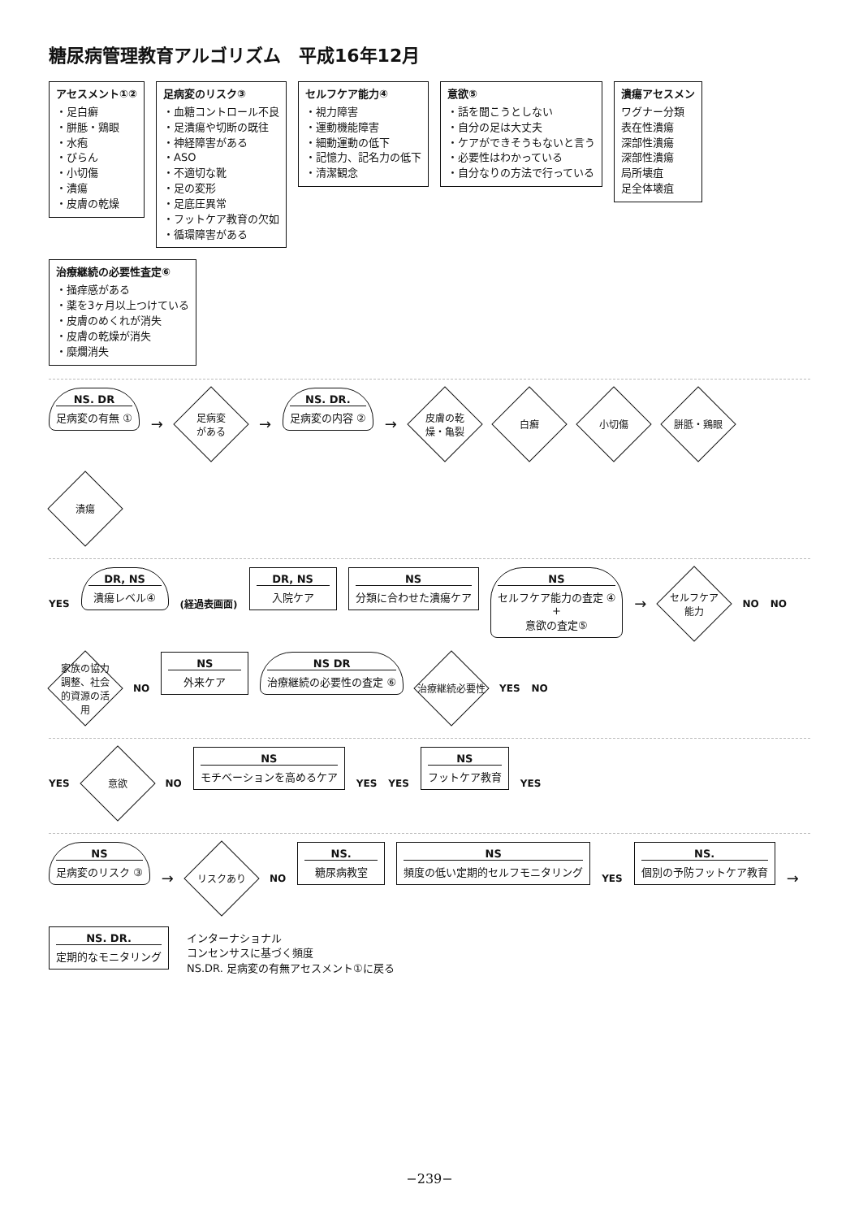糖尿病管理教育アルゴリズム　平成16年12月
アセスメント①②
・足白癬
・胼胝・鶏眼
・水疱
・びらん
・小切傷
・潰瘍
・皮膚の乾燥
足病変のリスク③
・血糖コントロール不良
・足潰瘍や切断の既往
・神経障害がある
・ASO
・不適切な靴
・足の変形
・足底圧異常
・フットケア教育の欠如
・循環障害がある
セルフケア能力④
・視力障害
・運動機能障害
・細動運動の低下
・記憶力、記名力の低下
・清潔観念
意欲⑤
・話を聞こうとしない
・自分の足は大丈夫
・ケアができそうもないと言う
・必要性はわかっている
・自分なりの方法で行っている
潰瘍アセスメン
ワグナー分類
表在性潰瘍
深部性潰瘍
深部性潰瘍
局所壊疽
足全体壊疽
治療継続の必要性査定⑥
・掻痒感がある
・薬を3ヶ月以上つけている
・皮膚のめくれが消失
・皮膚の乾燥が消失
・糜爛消失
NS. DR
足病変の有無 ①
→
足病変
がある
→
NS. DR.
足病変の内容 ②
→
皮膚の乾
燥・亀裂
白癬
小切傷
胼胝・鶏眼
潰瘍
YES
DR, NS
潰瘍レベル④
(経過表画面)
DR, NS
入院ケア
NS
分類に合わせた潰瘍ケア
NS
セルフケア能力の査定 ④
+
意欲の査定⑤
→
セルフケア
能力
NO NO
家族の協力
調整、社会
的資源の活
用
NO
NS
外来ケア
NS DR
治療継続の必要性の査定 ⑥
治療継続必要性
YES NO
YES
意欲
NO
NS
モチベーションを高めるケア
YES YES
NS
フットケア教育
YES
NS
足病変のリスク ③
→
リスクあり
NO
NS.
糖尿病教室
NS
頻度の低い定期的セルフモニタリング
YES
NS.
個別の予防フットケア教育
→
NS. DR.
定期的なモニタリング
インターナショナル
コンセンサスに基づく頻度
NS.DR. 足病変の有無アセスメント①に戻る
−239−